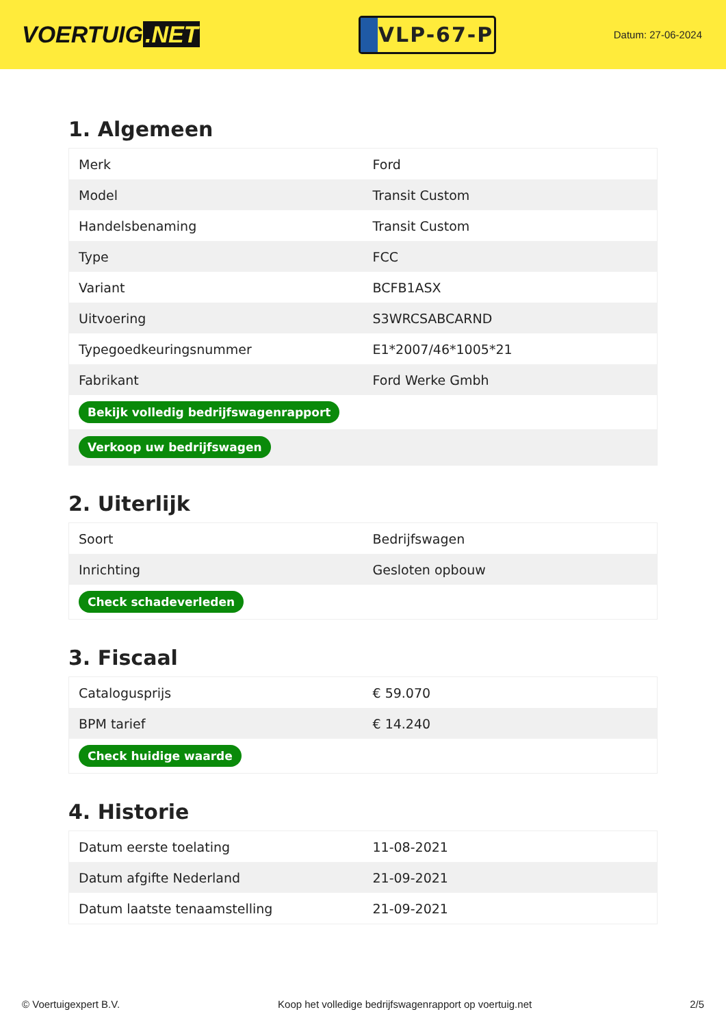VOERTUIG.NET
VLP-67-P
Datum: 27-06-2024
1. Algemeen
| Merk | Ford |
| Model | Transit Custom |
| Handelsbenaming | Transit Custom |
| Type | FCC |
| Variant | BCFB1ASX |
| Uitvoering | S3WRCSABCARND |
| Typegoedkeuringsnummer | E1*2007/46*1005*21 |
| Fabrikant | Ford Werke Gmbh |
| Bekijk volledig bedrijfswagenrapport | |
| Verkoop uw bedrijfswagen | |
2. Uiterlijk
| Soort | Bedrijfswagen |
| Inrichting | Gesloten opbouw |
| Check schadeverleden | |
3. Fiscaal
| Catalogusprijs | € 59.070 |
| BPM tarief | € 14.240 |
| Check huidige waarde | |
4. Historie
| Datum eerste toelating | 11-08-2021 |
| Datum afgifte Nederland | 21-09-2021 |
| Datum laatste tenaamstelling | 21-09-2021 |
© Voertuigexpert B.V. Koop het volledige bedrijfswagenrapport op voertuig.net 2/5